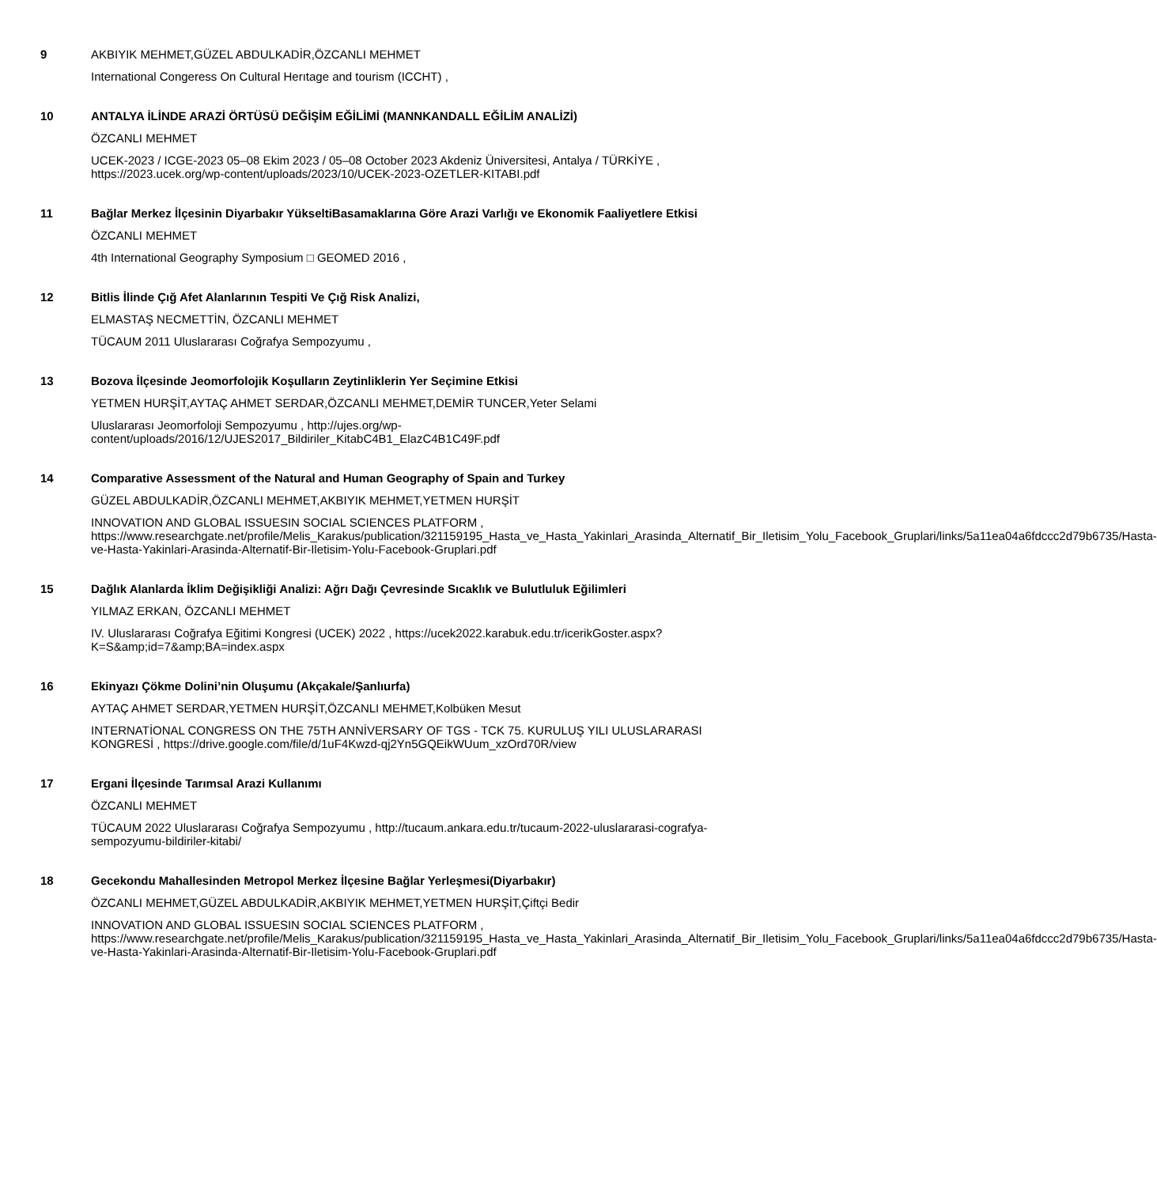9
AKBIYIK MEHMET,GÜZEL ABDULKADİR,ÖZCANLI MEHMET
International Congeress On Cultural Herıtage and tourism (ICCHT) ,
10
ANTALYA İLİNDE ARAZİ ÖRTÜSÜ DEĞİŞİM EĞİLİMİ (MANNKANDALL EĞİLİM ANALİZİ)
ÖZCANLI MEHMET
UCEK-2023 / ICGE-2023 05–08 Ekim 2023 / 05–08 October 2023 Akdeniz Üniversitesi, Antalya / TÜRKİYE , https://2023.ucek.org/wp-content/uploads/2023/10/UCEK-2023-OZETLER-KITABI.pdf
11
Bağlar Merkez İlçesinin Diyarbakır YükseltiBasamaklarına Göre Arazi Varlığı ve Ekonomik Faaliyetlere Etkisi
ÖZCANLI MEHMET
4th International Geography Symposium □ GEOMED 2016 ,
12
Bitlis İlinde Çığ Afet Alanlarının Tespiti Ve Çığ Risk Analizi,
ELMASTAŞ NECMETTİN, ÖZCANLI MEHMET
TÜCAUM 2011 Uluslararası Coğrafya Sempozyumu ,
13
Bozova İlçesinde Jeomorfolojik Koşulların Zeytinliklerin Yer Seçimine Etkisi
YETMEN HURŞİT,AYTAÇ AHMET SERDAR,ÖZCANLI MEHMET,DEMİR TUNCER,Yeter Selami
Uluslararası Jeomorfoloji Sempozyumu , http://ujes.org/wp-content/uploads/2016/12/UJES2017_Bildiriler_KitabC4B1_ElazC4B1C49F.pdf
14
Comparative Assessment of the Natural and Human Geography of Spain and Turkey
GÜZEL ABDULKADİR,ÖZCANLI MEHMET,AKBIYIK MEHMET,YETMEN HURŞİT
INNOVATION AND GLOBAL ISSUESIN SOCIAL SCIENCES PLATFORM , https://www.researchgate.net/profile/Melis_Karakus/publication/321159195_Hasta_ve_Hasta_Yakinlari_Arasinda_Alternatif_Bir_Iletisim_Yolu_Facebook_Gruplari/links/5a11ea04a6fdccc2d79b6735/Hasta-ve-Hasta-Yakinlari-Arasinda-Alternatif-Bir-Iletisim-Yolu-Facebook-Gruplari.pdf
15
Dağlık Alanlarda İklim Değişikliği Analizi: Ağrı Dağı Çevresinde Sıcaklık ve Bulutluluk Eğilimleri
YILMAZ ERKAN, ÖZCANLI MEHMET
IV. Uluslararası Coğrafya Eğitimi Kongresi (UCEK) 2022 , https://ucek2022.karabuk.edu.tr/icerikGoster.aspx?K=S&amp;id=7&amp;BA=index.aspx
16
Ekinyazı Çökme Dolini’nin Oluşumu (Akçakale/Şanlıurfa)
AYTAÇ AHMET SERDAR,YETMEN HURŞİT,ÖZCANLI MEHMET,Kolbüken Mesut
INTERNATİONAL CONGRESS ON THE 75TH ANNİVERSARY OF TGS - TCK 75. KURULUŞ YILI ULUSLARARASI KONGRESİ , https://drive.google.com/file/d/1uF4Kwzd-qj2Yn5GQEikWUum_xzOrd70R/view
17
Ergani İlçesinde Tarımsal Arazi Kullanımı
ÖZCANLI MEHMET
TÜCAUM 2022 Uluslararası Coğrafya Sempozyumu , http://tucaum.ankara.edu.tr/tucaum-2022-uluslararasi-cografya-sempozyumu-bildiriler-kitabi/
18
Gecekondu Mahallesinden Metropol Merkez İlçesine Bağlar Yerleşmesi(Diyarbakır)
ÖZCANLI MEHMET,GÜZEL ABDULKADİR,AKBIYIK MEHMET,YETMEN HURŞİT,Çiftçi Bedir
INNOVATION AND GLOBAL ISSUESIN SOCIAL SCIENCES PLATFORM , https://www.researchgate.net/profile/Melis_Karakus/publication/321159195_Hasta_ve_Hasta_Yakinlari_Arasinda_Alternatif_Bir_Iletisim_Yolu_Facebook_Gruplari/links/5a11ea04a6fdccc2d79b6735/Hasta-ve-Hasta-Yakinlari-Arasinda-Alternatif-Bir-Iletisim-Yolu-Facebook-Gruplari.pdf